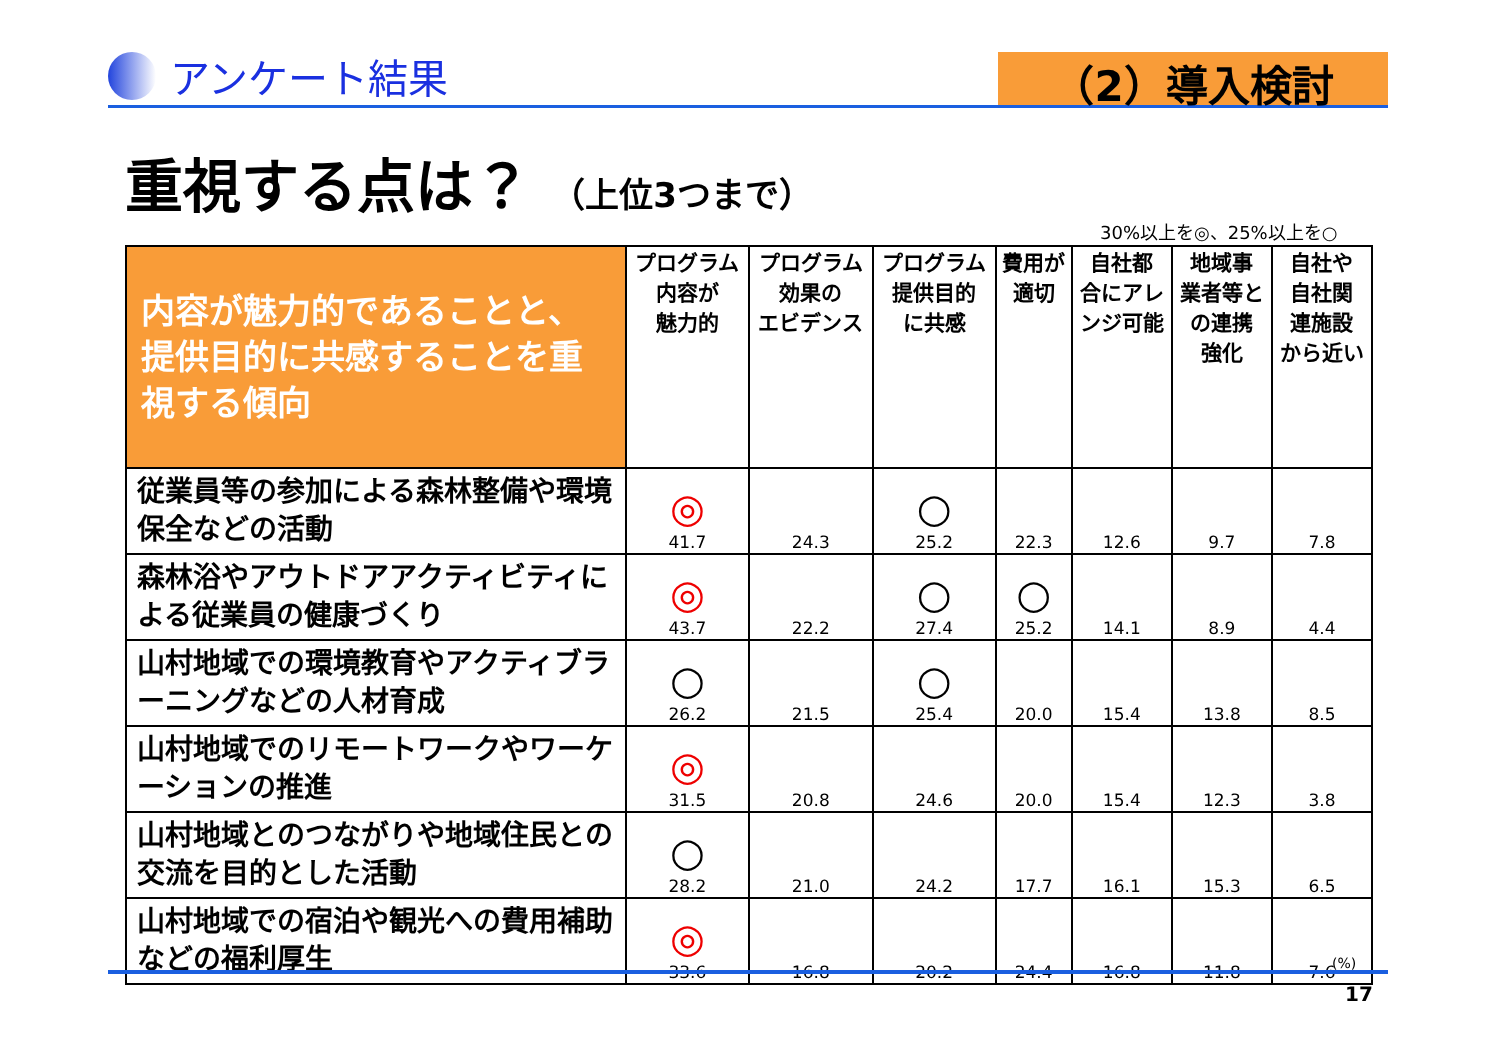アンケート結果
（2）導入検討
重視する点は？ （上位3つまで）
30%以上を◎、25%以上を○
| 内容が魅力的であることと、提供目的に共感することを重視する傾向 | プログラム 内容が 魅力的 | プログラム 効果の エビデンス | プログラム 提供目的 に共感 | 費用が 適切 | 自社都 合にアレ ンジ可能 | 地域事 業者等と の連携 強化 | 自社や 自社関 連施設 から近い |
| --- | --- | --- | --- | --- | --- | --- | --- |
| 従業員等の参加による森林整備や環境保全などの活動 | ◎ 41.7 | 24.3 | ○ 25.2 | 22.3 | 12.6 | 9.7 | 7.8 |
| 森林浴やアウトドアアクティビティによる従業員の健康づくり | ◎ 43.7 | 22.2 | ○ 27.4 | ○ 25.2 | 14.1 | 8.9 | 4.4 |
| 山村地域での環境教育やアクティブラーニングなどの人材育成 | ○ 26.2 | 21.5 | ○ 25.4 | 20.0 | 15.4 | 13.8 | 8.5 |
| 山村地域でのリモートワークやワーケーションの推進 | ◎ 31.5 | 20.8 | 24.6 | 20.0 | 15.4 | 12.3 | 3.8 |
| 山村地域とのつながりや地域住民との交流を目的とした活動 | ○ 28.2 | 21.0 | 24.2 | 17.7 | 16.1 | 15.3 | 6.5 |
| 山村地域での宿泊や観光への費用補助などの福利厚生 | ◎ 33.6 | 16.8 | 20.2 | 24.4 | 16.8 | 11.8 | 7.6 |
(%)
17